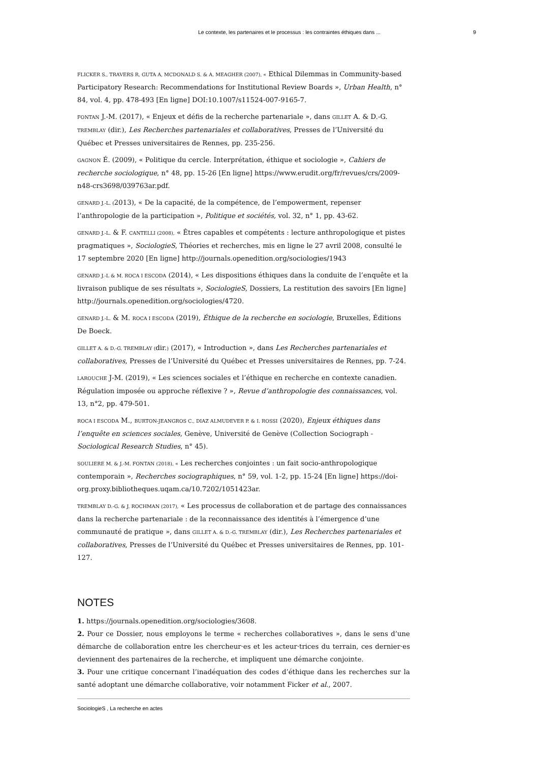Le contexte, les partenaires et le processus : les contraintes éthiques dans ... 9
FLICKER S., TRAVERS R, GUTA A, MCDONALD S. & A. MEAGHER (2007), « Ethical Dilemmas in Community-based Participatory Research: Recommendations for Institutional Review Boards », Urban Health, n° 84, vol. 4, pp. 478-493 [En ligne] DOI:10.1007/s11524-007-9165-7.
FONTAN J.-M. (2017), « Enjeux et défis de la recherche partenariale », dans GILLET A. & D.-G. TREMBLAY (dir.), Les Recherches partenariales et collaboratives, Presses de l’Université du Québec et Presses universitaires de Rennes, pp. 235-256.
GAGNON É. (2009), « Politique du cercle. Interprétation, éthique et sociologie », Cahiers de recherche sociologique, n° 48, pp. 15-26 [En ligne] https://www.erudit.org/fr/revues/crs/2009-n48-crs3698/039763ar.pdf.
GENARD J.-L. (2013), « De la capacité, de la compétence, de l’empowerment, repenser l’anthropologie de la participation », Politique et sociétés, vol. 32, n° 1, pp. 43-62.
GENARD J.-L. & F. CANTELLI (2008), « Êtres capables et compétents : lecture anthropologique et pistes pragmatiques », SociologieS, Théories et recherches, mis en ligne le 27 avril 2008, consulté le 17 septembre 2020 [En ligne] http://journals.openedition.org/sociologies/1943
GENARD J.-L & M. ROCA I ESCODA (2014), « Les dispositions éthiques dans la conduite de l’enquête et la livraison publique de ses résultats », SociologieS, Dossiers, La restitution des savoirs [En ligne] http://journals.openedition.org/sociologies/4720.
GENARD J.-L. & M. ROCA I ESCODA (2019), Éthique de la recherche en sociologie, Bruxelles, Éditions De Boeck.
GILLET A. & D.-G. TREMBLAY (dir.) (2017), « Introduction », dans Les Recherches partenariales et collaboratives, Presses de l’Université du Québec et Presses universitaires de Rennes, pp. 7-24.
LAROUCHE J-M. (2019), « Les sciences sociales et l’éthique en recherche en contexte canadien. Régulation imposée ou approche réflexive ? », Revue d’anthropologie des connaissances, vol. 13, n°2, pp. 479-501.
ROCA I ESCODA M., BURTON-JEANGROS C., DIAZ ALMUDEVER P. & I. ROSSI (2020), Enjeux éthiques dans l’enquête en sciences sociales, Genève, Université de Genève (Collection Sociograph - Sociological Research Studies, n° 45).
SOULIERE M. & J.-M. FONTAN (2018), « Les recherches conjointes : un fait socio-anthropologique contemporain », Recherches sociographiques, n° 59, vol. 1-2, pp. 15-24 [En ligne] https://doi-org.proxy.bibliotheques.uqam.ca/10.7202/1051423ar.
TREMBLAY D.-G. & J. ROCHMAN (2017), « Les processus de collaboration et de partage des connaissances dans la recherche partenariale : de la reconnaissance des identités à l’émergence d’une communauté de pratique », dans GILLET A. & D.-G. TREMBLAY (dir.), Les Recherches partenariales et collaboratives, Presses de l’Université du Québec et Presses universitaires de Rennes, pp. 101-127.
NOTES
1. https://journals.openedition.org/sociologies/3608.
2. Pour ce Dossier, nous employons le terme « recherches collaboratives », dans le sens d’une démarche de collaboration entre les chercheur·es et les acteur·trices du terrain, ces dernier·es deviennent des partenaires de la recherche, et impliquent une démarche conjointe.
3. Pour une critique concernant l’inadéquation des codes d’éthique dans les recherches sur la santé adoptant une démarche collaborative, voir notamment Ficker et al., 2007.
SociologieS , La recherche en actes